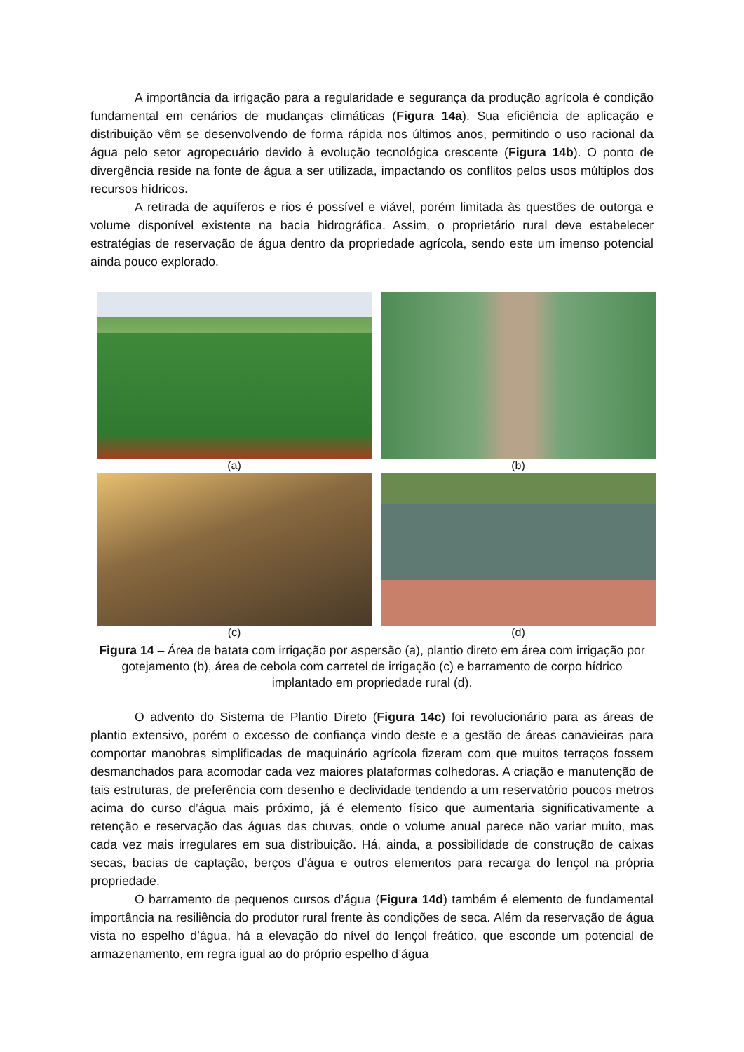A importância da irrigação para a regularidade e segurança da produção agrícola é condição fundamental em cenários de mudanças climáticas (Figura 14a). Sua eficiência de aplicação e distribuição vêm se desenvolvendo de forma rápida nos últimos anos, permitindo o uso racional da água pelo setor agropecuário devido à evolução tecnológica crescente (Figura 14b). O ponto de divergência reside na fonte de água a ser utilizada, impactando os conflitos pelos usos múltiplos dos recursos hídricos.
A retirada de aquíferos e rios é possível e viável, porém limitada às questões de outorga e volume disponível existente na bacia hidrográfica. Assim, o proprietário rural deve estabelecer estratégias de reservação de água dentro da propriedade agrícola, sendo este um imenso potencial ainda pouco explorado.
(a)
(b)
(c)
(d)
Figura 14 – Área de batata com irrigação por aspersão (a), plantio direto em área com irrigação por gotejamento (b), área de cebola com carretel de irrigação (c) e barramento de corpo hídrico implantado em propriedade rural (d).
O advento do Sistema de Plantio Direto (Figura 14c) foi revolucionário para as áreas de plantio extensivo, porém o excesso de confiança vindo deste e a gestão de áreas canavieiras para comportar manobras simplificadas de maquinário agrícola fizeram com que muitos terraços fossem desmanchados para acomodar cada vez maiores plataformas colhedoras. A criação e manutenção de tais estruturas, de preferência com desenho e declividade tendendo a um reservatório poucos metros acima do curso d’água mais próximo, já é elemento físico que aumentaria significativamente a retenção e reservação das águas das chuvas, onde o volume anual parece não variar muito, mas cada vez mais irregulares em sua distribuição. Há, ainda, a possibilidade de construção de caixas secas, bacias de captação, berços d’água e outros elementos para recarga do lençol na própria propriedade.
O barramento de pequenos cursos d’água (Figura 14d) também é elemento de fundamental importância na resiliência do produtor rural frente às condições de seca. Além da reservação de água vista no espelho d’água, há a elevação do nível do lençol freático, que esconde um potencial de armazenamento, em regra igual ao do próprio espelho d’água